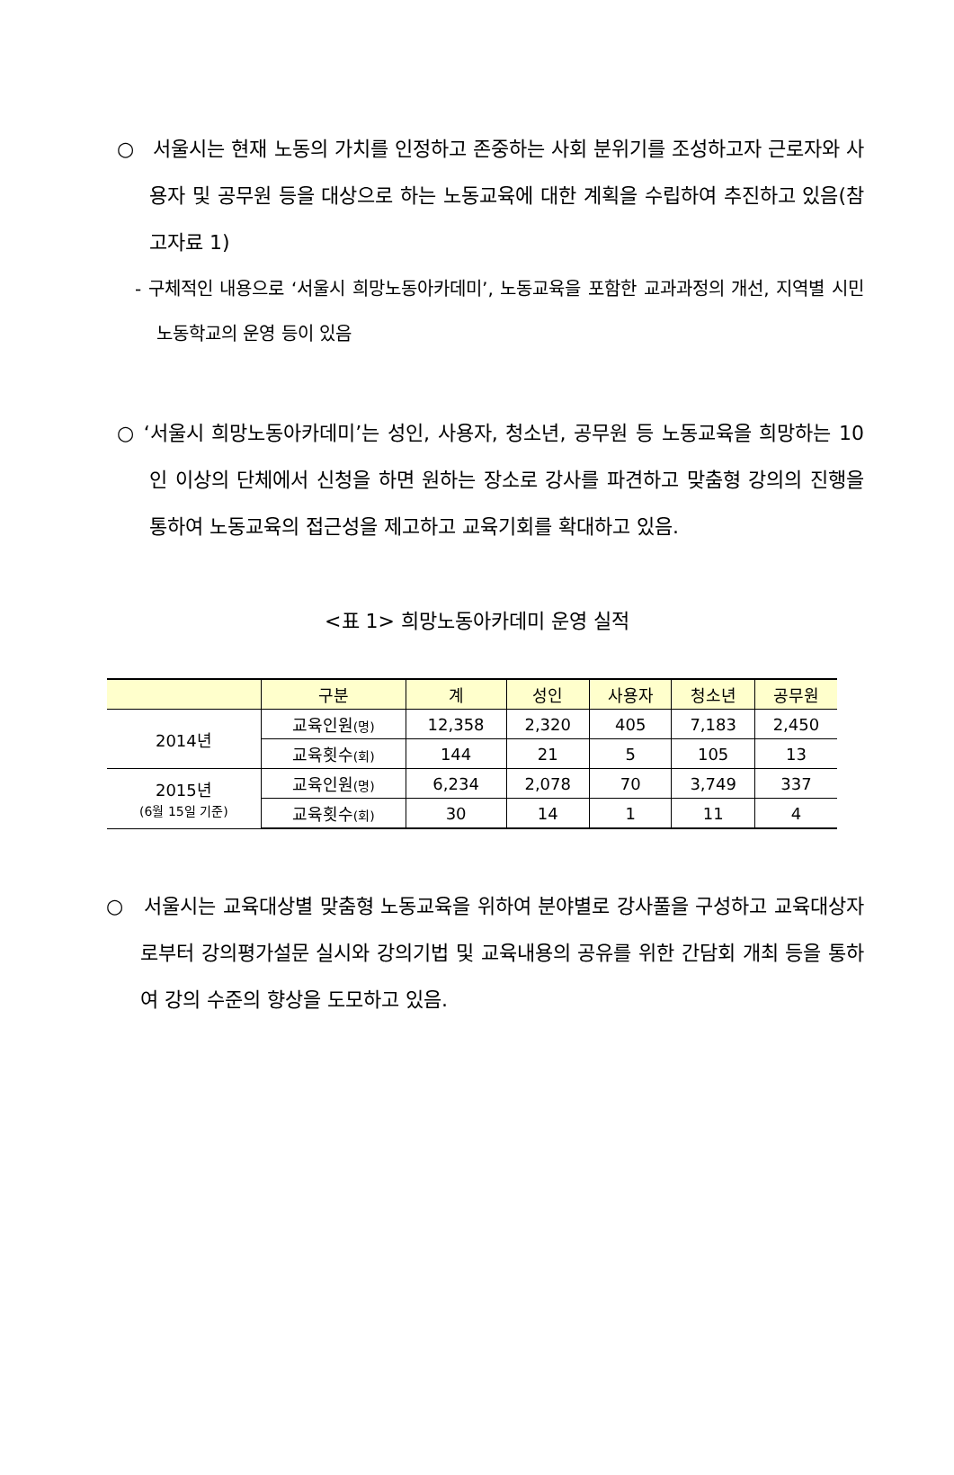○ 서울시는 현재 노동의 가치를 인정하고 존중하는 사회 분위기를 조성하고자 근로자와 사용자 및 공무원 등을 대상으로 하는 노동교육에 대한 계획을 수립하여 추진하고 있음(참고자료 1)
- 구체적인 내용으로 ‘서울시 희망노동아카데미’, 노동교육을 포함한 교과과정의 개선, 지역별 시민노동학교의 운영 등이 있음
○ ‘서울시 희망노동아카데미’는 성인, 사용자, 청소년, 공무원 등 노동교육을 희망하는 10인 이상의 단체에서 신청을 하면 원하는 장소로 강사를 파견하고 맞춤형 강의의 진행을 통하여 노동교육의 접근성을 제고하고 교육기회를 확대하고 있음.
<표 1> 희망노동아카데미 운영 실적
| | 구분 | 계 | 성인 | 사용자 | 청소년 | 공무원 |
| --- | --- | --- | --- | --- | --- | --- |
| 2014년 | 교육인원 (명) | 12,358 | 2,320 | 405 | 7,183 | 2,450 |
| | 교육횟수 (회) | 144 | 21 | 5 | 105 | 13 |
| 2015년 (6월 15일 기준) | 교육인원 (명) | 6,234 | 2,078 | 70 | 3,749 | 337 |
| | 교육횟수 (회) | 30 | 14 | 1 | 11 | 4 |
○ 서울시는 교육대상별 맞춤형 노동교육을 위하여 분야별로 강사풀을 구성하고 교육대상자로부터 강의평가설문 실시와 강의기법 및 교육내용의 공유를 위한 간담회 개최 등을 통하여 강의 수준의 향상을 도모하고 있음.